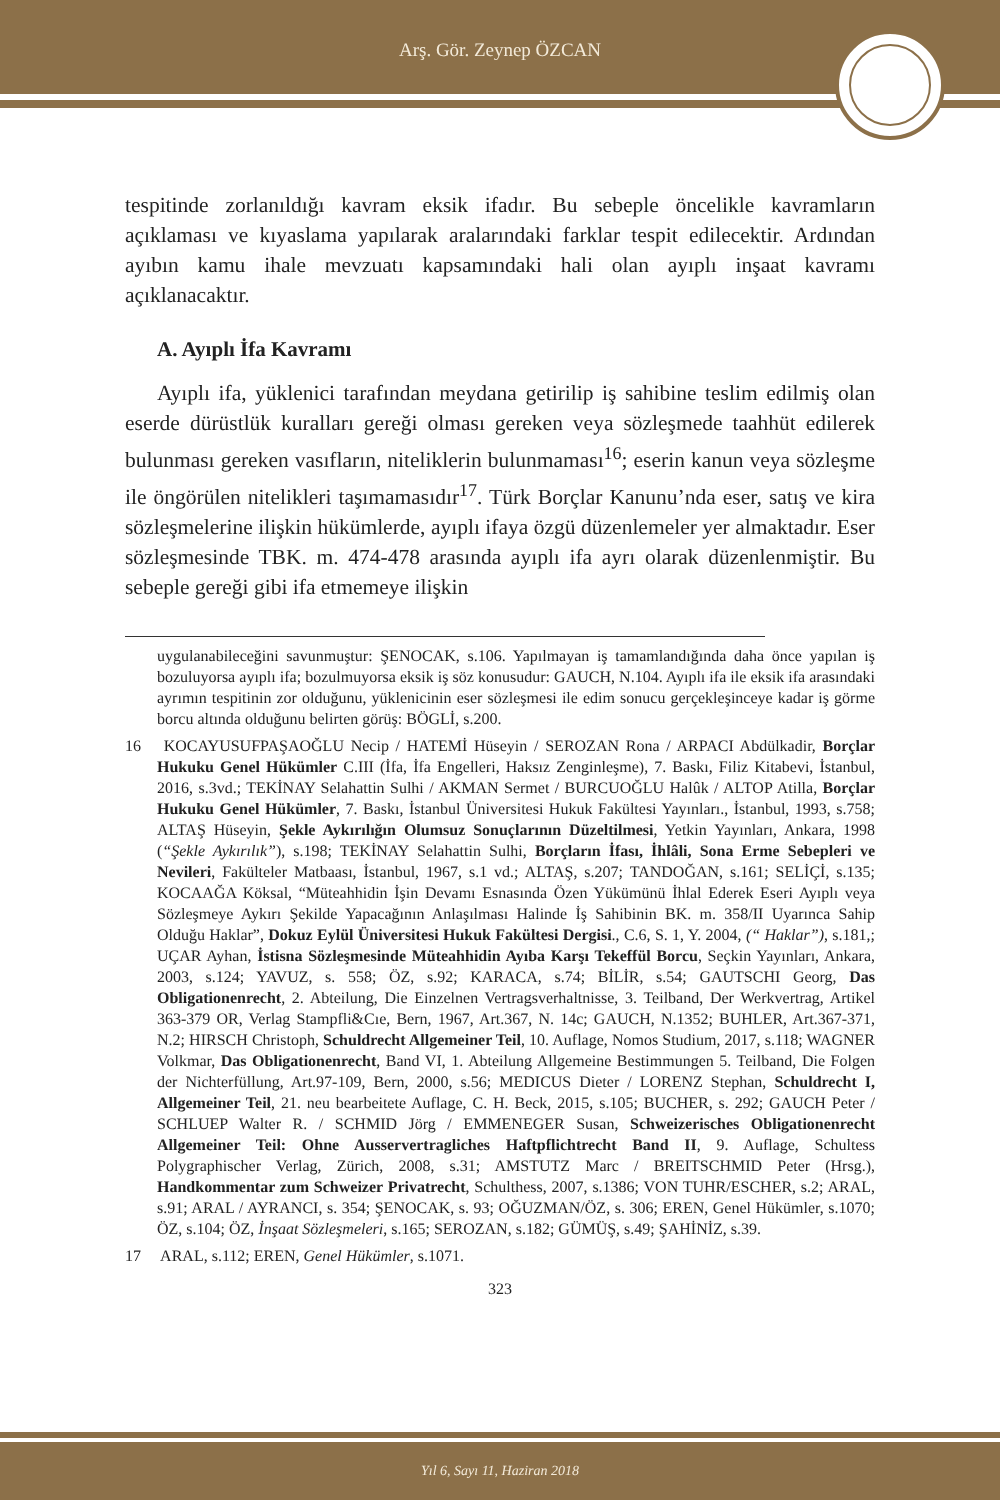Arş. Gör. Zeynep ÖZCAN
tespitinde zorlanıldığı kavram eksik ifadır. Bu sebeple öncelikle kavramların açıklaması ve kıyaslama yapılarak aralarındaki farklar tespit edilecektir. Ardından ayıbın kamu ihale mevzuatı kapsamındaki hali olan ayıplı inşaat kavramı açıklanacaktır.
A. Ayıplı İfa Kavramı
Ayıplı ifa, yüklenici tarafından meydana getirilip iş sahibine teslim edilmiş olan eserde dürüstlük kuralları gereği olması gereken veya sözleşmede taahhüt edilerek bulunması gereken vasıfların, niteliklerin bulunmaması<sup>16</sup>; eserin kanun veya sözleşme ile öngörülen nitelikleri taşımamasıdır<sup>17</sup>. Türk Borçlar Kanunu’nda eser, satış ve kira sözleşmelerine ilişkin hükümlerde, ayıplı ifaya özgü düzenlemeler yer almaktadır. Eser sözleşmesinde TBK. m. 474-478 arasında ayıplı ifa ayrı olarak düzenlenmiştir. Bu sebeple gereği gibi ifa etmemeye ilişkin
uygulanabileceğini savunmuştur: ŞENOCAK, s.106. Yapılmayan iş tamamlandığında daha önce yapılan iş bozuluyorsa ayıplı ifa; bozulmuyorsa eksik iş söz konusudur: GAUCH, N.104. Ayıplı ifa ile eksik ifa arasındaki ayrımın tespitinin zor olduğunu, yüklenicinin eser sözleşmesi ile edim sonucu gerçekleşinceye kadar iş görme borcu altında olduğunu belirten görüş: BÖGLİ, s.200.
16 KOCAYUSUFPAŞAOĞLU Necip / HATEMİ Hüseyin / SEROZAN Rona / ARPACI Abdülkadir, Borçlar Hukuku Genel Hükümler C.III (İfa, İfa Engelleri, Haksız Zenginleşme), 7. Baskı, Filiz Kitabevi, İstanbul, 2016, s.3vd.; TEKİNAY Selahattin Sulhi / AKMAN Sermet / BURCUOĞLU Halûk / ALTOP Atilla, Borçlar Hukuku Genel Hükümler, 7. Baskı, İstanbul Üniversitesi Hukuk Fakültesi Yayınları., İstanbul, 1993, s.758; ALTAŞ Hüseyin, Şekle Aykırılığın Olumsuz Sonuçlarının Düzeltilmesi, Yetkin Yayınları, Ankara, 1998 (“Şekle Aykırılık”), s.198; TEKİNAY Selahattin Sulhi, Borçların İfası, İhlâli, Sona Erme Sebepleri ve Nevileri, Fakülteler Matbaası, İstanbul, 1967, s.1 vd.; ALTAŞ, s.207; TANDOĞAN, s.161; SELİÇİ, s.135; KOCAAĞA Köksal, “Müteahhidin İşin Devamı Esnasında Özen Yükümünü İhlal Ederek Eseri Ayıplı veya Sözleşmeye Aykırı Şekilde Yapacağının Anlaşılması Halinde İş Sahibinin BK. m. 358/II Uyarınca Sahip Olduğu Haklar”, Dokuz Eylül Üniversitesi Hukuk Fakültesi Dergisi., C.6, S. 1, Y. 2004, (“ Haklar”), s.181,; UÇAR Ayhan, İstisna Sözleşmesinde Müteahhidin Ayıba Karşı Tekeffül Borcu, Seçkin Yayınları, Ankara, 2003, s.124; YAVUZ, s. 558; ÖZ, s.92; KARACA, s.74; BİLİR, s.54; GAUTSCHI Georg, Das Obligationenrecht, 2. Abteilung, Die Einzelnen Vertragsverhaltnisse, 3. Teilband, Der Werkvertrag, Artikel 363-379 OR, Verlag Stampfli&Cıe, Bern, 1967, Art.367, N. 14c; GAUCH, N.1352; BUHLER, Art.367-371, N.2; HIRSCH Christoph, Schuldrecht Allgemeiner Teil, 10. Auflage, Nomos Studium, 2017, s.118; WAGNER Volkmar, Das Obligationenrecht, Band VI, 1. Abteilung Allgemeine Bestimmungen 5. Teilband, Die Folgen der Nichterfüllung, Art.97-109, Bern, 2000, s.56; MEDICUS Dieter / LORENZ Stephan, Schuldrecht I, Allgemeiner Teil, 21. neu bearbeitete Auflage, C. H. Beck, 2015, s.105; BUCHER, s. 292; GAUCH Peter / SCHLUEP Walter R. / SCHMID Jörg / EMMENEGER Susan, Schweizerisches Obligationenrecht Allgemeiner Teil: Ohne Ausservertragliches Haftpflichtrecht Band II, 9. Auflage, Schultess Polygraphischer Verlag, Zürich, 2008, s.31; AMSTUTZ Marc / BREITSCHMID Peter (Hrsg.), Handkommentar zum Schweizer Privatrecht, Schulthess, 2007, s.1386; VON TUHR/ESCHER, s.2; ARAL, s.91; ARAL / AYRANCI, s. 354; ŞENOCAK, s. 93; OĞUZMAN/ÖZ, s. 306; EREN, Genel Hükümler, s.1070; ÖZ, s.104; ÖZ, İnşaat Sözleşmeleri, s.165; SEROZAN, s.182; GÜMÜŞ, s.49; ŞAHİNİZ, s.39.
17 ARAL, s.112; EREN, Genel Hükümler, s.1071.
323
Yıl 6, Sayı 11, Haziran 2018